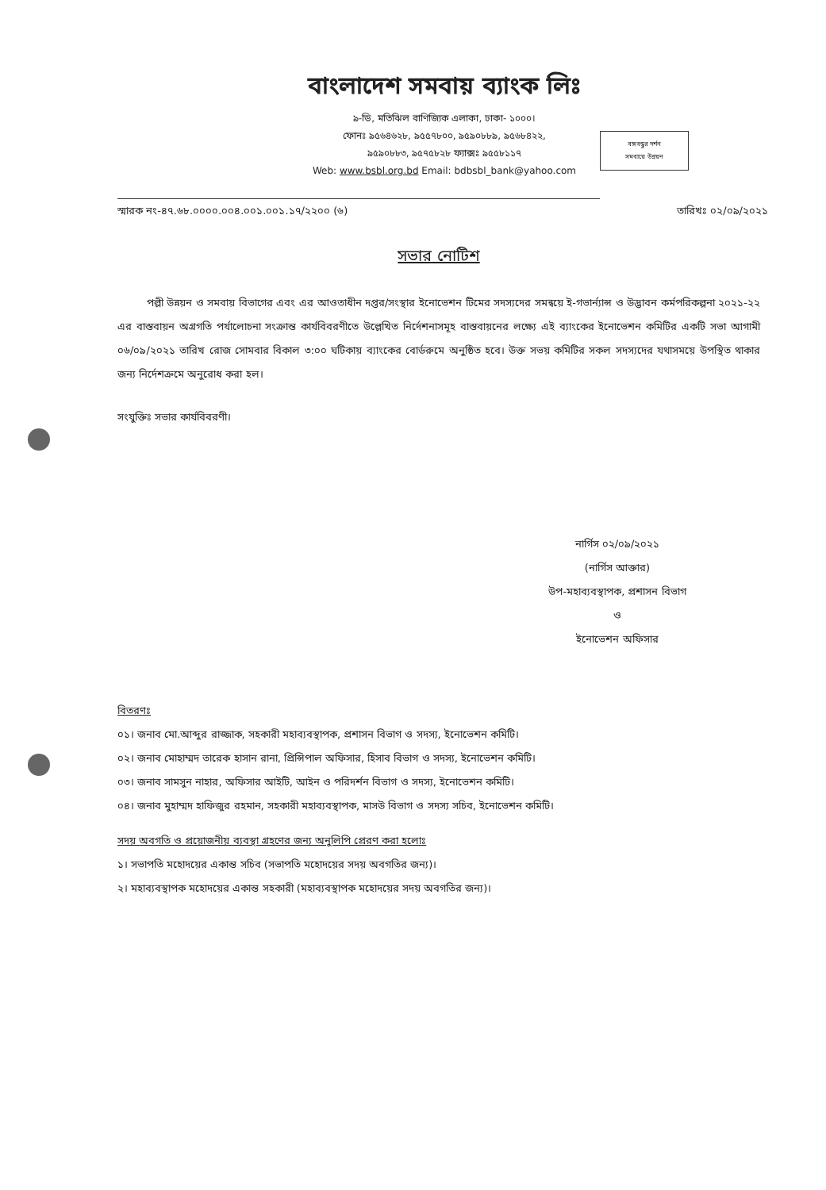বাংলাদেশ সমবায় ব্যাংক লিঃ
৯-ডি, মতিঝিল বাণিজ্যিক এলাকা, ঢাকা- ১০০০।
ফোনঃ ৯৫৬৪৬২৮, ৯৫৫৭৮০০, ৯৫৯০৮৮৯, ৯৫৬৮৪২২,
৯৫৯০৮৮৩, ৯৫৭৫৮২৮ ফ্যাক্সঃ ৯৫৫৮১১৭
Web: www.bsbl.org.bd Email: bdbsbl_bank@yahoo.com
বঙ্গবন্ধুর দর্শন
সমবায়ে উন্নয়ন
স্মারক নং-৪৭.৬৮.০০০০.০০৪.০০১.০০১.১৭/২২০০ (৬) তারিখঃ ০২/০৯/২০২১
সভার নোটিশ
পল্লী উন্নয়ন ও সমবায় বিভাগের এবং এর আওতাধীন দপ্তর/সংস্থার ইনোভেশন টিমের সদস্যদের সমন্বয়ে ই-গভার্ন্যান্স ও উদ্ভাবন কর্মপরিকল্পনা ২০২১-২২ এর বাস্তবায়ন অগ্রগতি পর্যালোচনা সংক্রান্ত কার্যবিবরণীতে উল্লেখিত নির্দেশনাসমূহ বাস্তবায়নের লক্ষ্যে এই ব্যাংকের ইনোভেশন কমিটির একটি সভা আগামী ০৬/০৯/২০২১ তারিখ রোজ সোমবার বিকাল ৩:০০ ঘটিকায় ব্যাংকের বোর্ডরুমে অনুষ্ঠিত হবে। উক্ত সভয় কমিটির সকল সদস্যদের যথাসময়ে উপস্থিত থাকার জন্য নির্দেশক্রমে অনুরোধ করা হল।
সংযুক্তিঃ সভার কার্যবিবরণী।
নার্গিস ০২/০৯/২০২১
(নার্গিস আক্তার)
উপ-মহাব্যবস্থাপক, প্রশাসন বিভাগ
ও
ইনোভেশন অফিসার
বিতরণঃ
০১। জনাব মো.আব্দুর রাজ্জাক, সহকারী মহাব্যবস্থাপক, প্রশাসন বিভাগ ও সদস্য, ইনোভেশন কমিটি।
০২। জনাব মোহাম্মদ তারেক হাসান রানা, প্রিন্সিপাল অফিসার, হিসাব বিভাগ ও সদস্য, ইনোভেশন কমিটি।
০৩। জনাব সামসুন নাহার, অফিসার আইটি, আইন ও পরিদর্শন বিভাগ ও সদস্য, ইনোভেশন কমিটি।
০৪। জনাব মুহাম্মদ হাফিজুর রহমান, সহকারী মহাব্যবস্থাপক, মাসউ বিভাগ ও সদস্য সচিব, ইনোভেশন কমিটি।
সদয় অবগতি ও প্রয়োজনীয় ব্যবস্থা গ্রহণের জন্য অনুলিপি প্রেরণ করা হলোঃ
১। সভাপতি মহোদয়ের একান্ত সচিব (সভাপতি মহোদয়ের সদয় অবগতির জন্য)।
২। মহাব্যবস্থাপক মহোদয়ের একান্ত সহকারী (মহাব্যবস্থাপক মহোদয়ের সদয় অবগতির জন্য)।